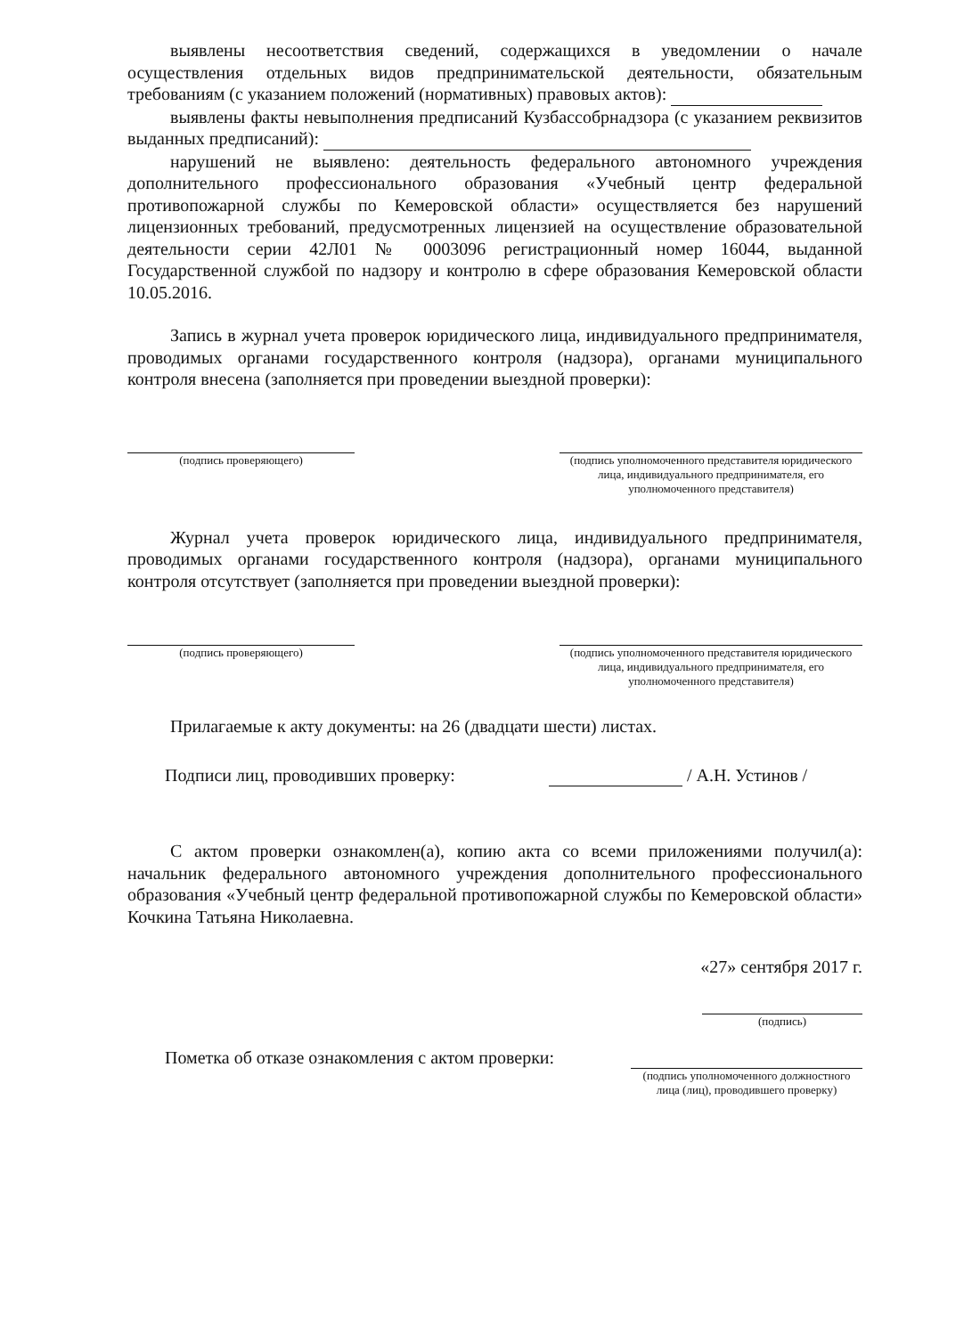выявлены несоответствия сведений, содержащихся в уведомлении о начале осуществления отдельных видов предпринимательской деятельности, обязательным требованиям (с указанием положений (нормативных) правовых актов):
выявлены факты невыполнения предписаний Кузбассобрнадзора (с указанием реквизитов выданных предписаний):
нарушений не выявлено: деятельность федерального автономного учреждения дополнительного профессионального образования «Учебный центр федеральной противопожарной службы по Кемеровской области» осуществляется без нарушений лицензионных требований, предусмотренных лицензией на осуществление образовательной деятельности серии 42Л01 № 0003096 регистрационный номер 16044, выданной Государственной службой по надзору и контролю в сфере образования Кемеровской области 10.05.2016.
Запись в журнал учета проверок юридического лица, индивидуального предпринимателя, проводимых органами государственного контроля (надзора), органами муниципального контроля внесена (заполняется при проведении выездной проверки):
(подпись проверяющего) (подпись уполномоченного представителя юридического лица, индивидуального предпринимателя, его уполномоченного представителя)
Журнал учета проверок юридического лица, индивидуального предпринимателя, проводимых органами государственного контроля (надзора), органами муниципального контроля отсутствует (заполняется при проведении выездной проверки):
(подпись проверяющего) (подпись уполномоченного представителя юридического лица, индивидуального предпринимателя, его уполномоченного представителя)
Прилагаемые к акту документы: на 26 (двадцати шести) листах.
Подписи лиц, проводивших проверку: / А.Н. Устинов /
С актом проверки ознакомлен(а), копию акта со всеми приложениями получил(а): начальник федерального автономного учреждения дополнительного профессионального образования «Учебный центр федеральной противопожарной службы по Кемеровской области» Кочкина Татьяна Николаевна.
«27» сентября 2017 г.
(подпись)
Пометка об отказе ознакомления с актом проверки:
(подпись уполномоченного должностного лица (лиц), проводившего проверку)